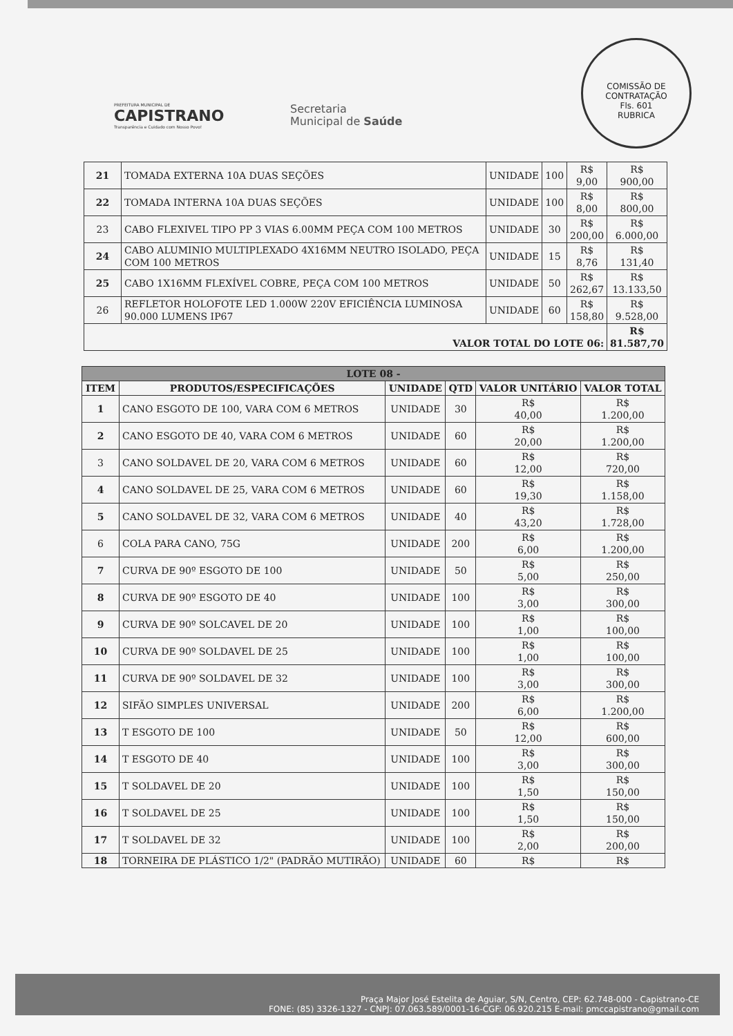PREFEITURA MUNICIPAL DE
CAPISTRANO
Transparência e Cuidado com Nosso Povo!
Secretaria
Municipal de Saúde
COMISSÃO DE CONTRATAÇÃO
Fls. 601
RUBRICA
| 21 | TOMADA EXTERNA 10A DUAS SEÇÕES | UNIDADE | 100 | R$ 9,00 | R$ 900,00 |
| 22 | TOMADA INTERNA 10A DUAS SEÇÕES | UNIDADE | 100 | R$ 8,00 | R$ 800,00 |
| 23 | CABO FLEXIVEL TIPO PP 3 VIAS 6.00MM PEÇA COM 100 METROS | UNIDADE | 30 | R$ 200,00 | R$ 6.000,00 |
| 24 | CABO ALUMINIO MULTIPLEXADO 4X16MM NEUTRO ISOLADO, PEÇA COM 100 METROS | UNIDADE | 15 | R$ 8,76 | R$ 131,40 |
| 25 | CABO 1X16MM FLEXÍVEL COBRE, PEÇA COM 100 METROS | UNIDADE | 50 | R$ 262,67 | R$ 13.133,50 |
| 26 | REFLETOR HOLOFOTE LED 1.000W 220V EFICIÊNCIA LUMINOSA 90.000 LUMENS IP67 | UNIDADE | 60 | R$ 158,80 | R$ 9.528,00 |
| VALOR TOTAL DO LOTE 06: | | | | | R$ 81.587,70 |
| LOTE 08 - | | | | | |
| --- | --- | --- | --- | --- | --- |
| ITEM | PRODUTOS/ESPECIFICAÇÕES | UNIDADE | QTD | VALOR UNITÁRIO | VALOR TOTAL |
| 1 | CANO ESGOTO DE 100, VARA COM 6 METROS | UNIDADE | 30 | R$ 40,00 | R$ 1.200,00 |
| 2 | CANO ESGOTO DE 40, VARA COM 6 METROS | UNIDADE | 60 | R$ 20,00 | R$ 1.200,00 |
| 3 | CANO SOLDAVEL DE 20, VARA COM 6 METROS | UNIDADE | 60 | R$ 12,00 | R$ 720,00 |
| 4 | CANO SOLDAVEL DE 25, VARA COM 6 METROS | UNIDADE | 60 | R$ 19,30 | R$ 1.158,00 |
| 5 | CANO SOLDAVEL DE 32, VARA COM 6 METROS | UNIDADE | 40 | R$ 43,20 | R$ 1.728,00 |
| 6 | COLA PARA CANO, 75G | UNIDADE | 200 | R$ 6,00 | R$ 1.200,00 |
| 7 | CURVA DE 90º ESGOTO DE 100 | UNIDADE | 50 | R$ 5,00 | R$ 250,00 |
| 8 | CURVA DE 90º ESGOTO DE 40 | UNIDADE | 100 | R$ 3,00 | R$ 300,00 |
| 9 | CURVA DE 90º SOLCAVEL DE 20 | UNIDADE | 100 | R$ 1,00 | R$ 100,00 |
| 10 | CURVA DE 90º SOLDAVEL DE 25 | UNIDADE | 100 | R$ 1,00 | R$ 100,00 |
| 11 | CURVA DE 90º SOLDAVEL DE 32 | UNIDADE | 100 | R$ 3,00 | R$ 300,00 |
| 12 | SIFÃO SIMPLES UNIVERSAL | UNIDADE | 200 | R$ 6,00 | R$ 1.200,00 |
| 13 | T ESGOTO DE 100 | UNIDADE | 50 | R$ 12,00 | R$ 600,00 |
| 14 | T ESGOTO DE 40 | UNIDADE | 100 | R$ 3,00 | R$ 300,00 |
| 15 | T SOLDAVEL DE 20 | UNIDADE | 100 | R$ 1,50 | R$ 150,00 |
| 16 | T SOLDAVEL DE 25 | UNIDADE | 100 | R$ 1,50 | R$ 150,00 |
| 17 | T SOLDAVEL DE 32 | UNIDADE | 100 | R$ 2,00 | R$ 200,00 |
| 18 | TORNEIRA DE PLÁSTICO 1/2" (PADRÃO MUTIRÃO) | UNIDADE | 60 | R$ | R$ |
Praça Major José Estelita de Aguiar, S/N, Centro, CEP: 62.748-000 - Capistrano-CE
FONE: (85) 3326-1327 - CNPJ: 07.063.589/0001-16-CGF: 06.920.215 E-mail: pmccapistrano@gmail.com